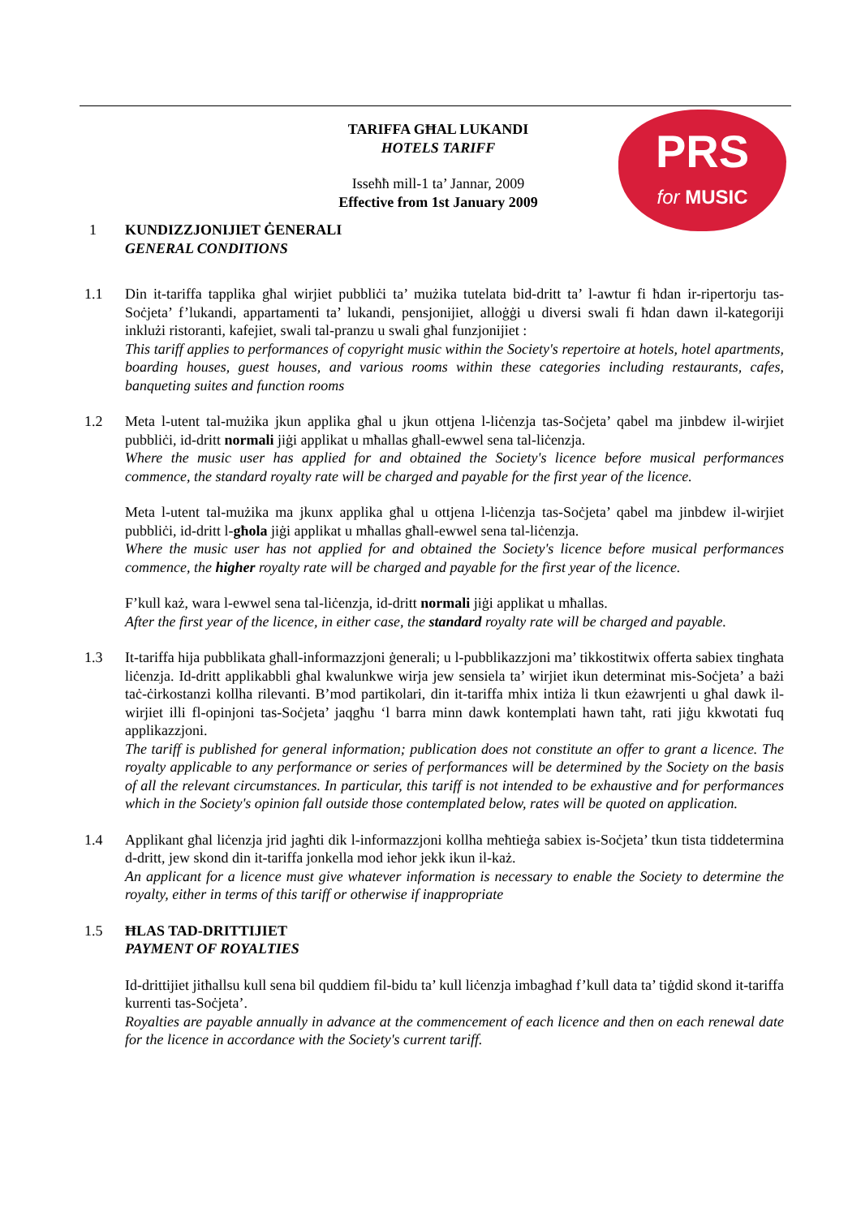PRS
for MUSIC
TARIFFA GĦAL LUKANDI
HOTELS TARIFF
Isseħħ mill-1 ta’ Jannar, 2009
Effective from 1st January 2009
1 KUNDIZZJONIJIET ĠENERALI
GENERAL CONDITIONS
1.1 Din it-tariffa tapplika għal wirjiet pubbliċi ta’ mużika tutelata bid-dritt ta’ l-awtur fi ħdan ir-ripertorju tas-Soċjeta’ f’lukandi, appartamenti ta’ lukandi, pensjonijiet, alloġġi u diversi swali fi ħdan dawn il-kategoriji inklużi ristoranti, kafejiet, swali tal-pranzu u swali għal funzjonijiet :
This tariff applies to performances of copyright music within the Society's repertoire at hotels, hotel apartments, boarding houses, guest houses, and various rooms within these categories including restaurants, cafes, banqueting suites and function rooms
1.2 Meta l-utent tal-mużika jkun applika għal u jkun ottjena l-liċenzja tas-Soċjeta’ qabel ma jinbdew il-wirjiet pubbliċi, id-dritt normali jiġi applikat u mħallas għall-ewwel sena tal-liċenzja.
Where the music user has applied for and obtained the Society's licence before musical performances commence, the standard royalty rate will be charged and payable for the first year of the licence.
Meta l-utent tal-mużika ma jkunx applika għal u ottjena l-liċenzja tas-Soċjeta’ qabel ma jinbdew il-wirjiet pubbliċi, id-dritt l-għola jiġi applikat u mħallas għall-ewwel sena tal-liċenzja.
Where the music user has not applied for and obtained the Society's licence before musical performances commence, the higher royalty rate will be charged and payable for the first year of the licence.
F’kull każ, wara l-ewwel sena tal-liċenzja, id-dritt normali jiġi applikat u mħallas.
After the first year of the licence, in either case, the standard royalty rate will be charged and payable.
1.3 It-tariffa hija pubblikata għall-informazzjoni ġenerali; u l-pubblikazzjoni ma’ tikkostitwix offerta sabiex tingħata liċenzja. Id-dritt applikabbli għal kwalunkwe wirja jew sensiela ta’ wirjiet ikun determinat mis-Soċjeta’ a bażi taċ-ċirkostanzi kollha rilevanti. B’mod partikolari, din it-tariffa mhix intiża li tkun eżawrjenti u għal dawk il-wirjiet illi fl-opinjoni tas-Soċjeta’ jaqgħu ‘l barra minn dawk kontemplati hawn taħt, rati jiġu kkwotati fuq applikazzjoni.
The tariff is published for general information; publication does not constitute an offer to grant a licence. The royalty applicable to any performance or series of performances will be determined by the Society on the basis of all the relevant circumstances. In particular, this tariff is not intended to be exhaustive and for performances which in the Society's opinion fall outside those contemplated below, rates will be quoted on application.
1.4 Applikant għal liċenzja jrid jagħti dik l-informazzjoni kollha meħtieġa sabiex is-Soċjeta’ tkun tista tiddetermina d-dritt, jew skond din it-tariffa jonkella mod ieħor jekk ikun il-każ.
An applicant for a licence must give whatever information is necessary to enable the Society to determine the royalty, either in terms of this tariff or otherwise if inappropriate
1.5 ĦLAS TAD-DRITTIJIET
PAYMENT OF ROYALTIES
Id-drittijiet jitħallsu kull sena bil quddiem fil-bidu ta’ kull liċenzja imbagħad f’kull data ta’ tiġdid skond it-tariffa kurrenti tas-Soċjeta’.
Royalties are payable annually in advance at the commencement of each licence and then on each renewal date for the licence in accordance with the Society's current tariff.